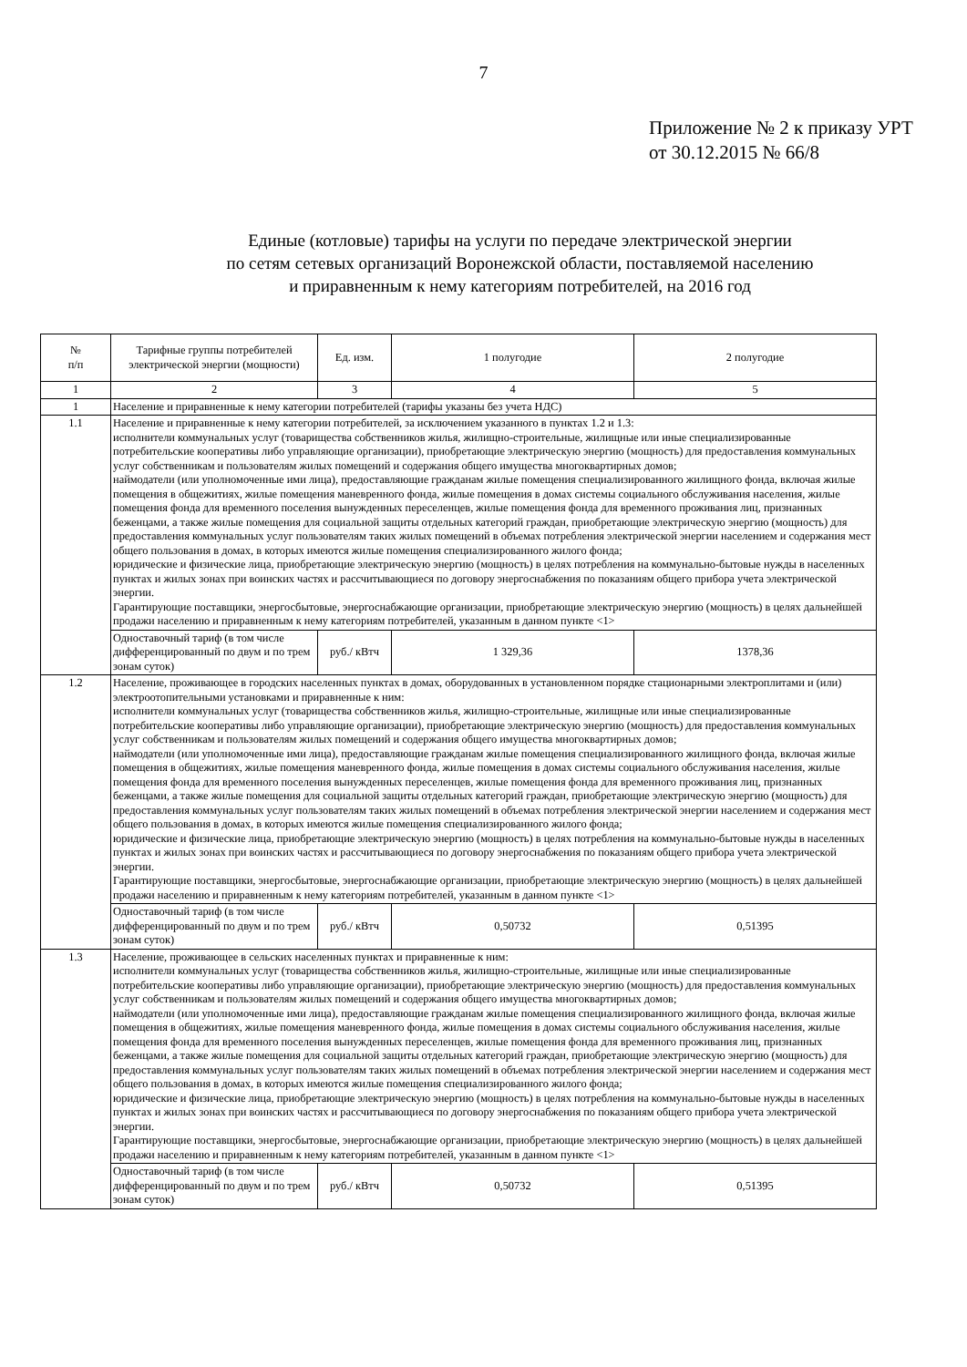7
Приложение № 2 к приказу УРТ
от 30.12.2015 № 66/8
Единые (котловые) тарифы на услуги по передаче электрической энергии
по сетям сетевых организаций Воронежской области, поставляемой населению
и приравненным к нему категориям потребителей, на 2016 год
| № п/п | Тарифные группы потребителей электрической энергии (мощности) | Ед. изм. | 1 полугодие | 2 полугодие |
| --- | --- | --- | --- | --- |
| 1 | 2 | 3 | 4 | 5 |
| 1 | Население и приравненные к нему категории потребителей (тарифы указаны без учета НДС) | | | |
| 1.1 | Население и приравненные к нему категории потребителей, за исключением указанного в пунктах 1.2 и 1.3: исполнители коммунальных услуг (товарищества собственников жилья, жилищно-строительные, жилищные или иные специализированные потребительские кооперативы либо управляющие организации), приобретающие электрическую энергию (мощность) для предоставления коммунальных услуг собственникам и пользователям жилых помещений и содержания общего имущества многоквартирных домов; наймодатели (или уполномоченные ими лица), предоставляющие гражданам жилые помещения специализированного жилищного фонда, включая жилые помещения в общежитиях, жилые помещения маневренного фонда, жилые помещения в домах системы социального обслуживания населения, жилые помещения фонда для временного поселения вынужденных переселенцев, жилые помещения фонда для временного проживания лиц, признанных беженцами, а также жилые помещения для социальной защиты отдельных категорий граждан, приобретающие электрическую энергию (мощность) для предоставления коммунальных услуг пользователям таких жилых помещений в объемах потребления электрической энергии населением и содержания мест общего пользования в домах, в которых имеются жилые помещения специализированного жилого фонда; юридические и физические лица, приобретающие электрическую энергию (мощность) в целях потребления на коммунально-бытовые нужды в населенных пунктах и жилых зонах при воинских частях и рассчитывающиеся по договору энергоснабжения по показаниям общего прибора учета электрической энергии. Гарантирующие поставщики, энергосбытовые, энергоснабжающие организации, приобретающие электрическую энергию (мощность) в целях дальнейшей продажи населению и приравненным к нему категориям потребителей, указанным в данном пункте <1> | | | |
| | Одноставочный тариф (в том числе дифференцированный по двум и по трем зонам суток) | руб./ кВтч | 1 329,36 | 1378,36 |
| 1.2 | Население, проживающее в городских населенных пунктах в домах, оборудованных в установленном порядке стационарными электроплитами и (или) электроотопительными установками и приравненные к ним: исполнители коммунальных услуг (товарищества собственников жилья, жилищно-строительные, жилищные или иные специализированные потребительские кооперативы либо управляющие организации), приобретающие электрическую энергию (мощность) для предоставления коммунальных услуг собственникам и пользователям жилых помещений и содержания общего имущества многоквартирных домов; наймодатели (или уполномоченные ими лица), предоставляющие гражданам жилые помещения специализированного жилищного фонда, включая жилые помещения в общежитиях, жилые помещения маневренного фонда, жилые помещения в домах системы социального обслуживания населения, жилые помещения фонда для временного поселения вынужденных переселенцев, жилые помещения фонда для временного проживания лиц, признанных беженцами, а также жилые помещения для социальной защиты отдельных категорий граждан, приобретающие электрическую энергию (мощность) для предоставления коммунальных услуг пользователям таких жилых помещений в объемах потребления электрической энергии населением и содержания мест общего пользования в домах, в которых имеются жилые помещения специализированного жилого фонда; юридические и физические лица, приобретающие электрическую энергию (мощность) в целях потребления на коммунально-бытовые нужды в населенных пунктах и жилых зонах при воинских частях и рассчитывающиеся по договору энергоснабжения по показаниям общего прибора учета электрической энергии. Гарантирующие поставщики, энергосбытовые, энергоснабжающие организации, приобретающие электрическую энергию (мощность) в целях дальнейшей продажи населению и приравненным к нему категориям потребителей, указанным в данном пункте <1> | | | |
| | Одноставочный тариф (в том числе дифференцированный по двум и по трем зонам суток) | руб./ кВтч | 0,50732 | 0,51395 |
| 1.3 | Население, проживающее в сельских населенных пунктах и приравненные к ним: исполнители коммунальных услуг (товарищества собственников жилья, жилищно-строительные, жилищные или иные специализированные потребительские кооперативы либо управляющие организации), приобретающие электрическую энергию (мощность) для предоставления коммунальных услуг собственникам и пользователям жилых помещений и содержания общего имущества многоквартирных домов; наймодатели (или уполномоченные ими лица), предоставляющие гражданам жилые помещения специализированного жилищного фонда, включая жилые помещения в общежитиях, жилые помещения маневренного фонда, жилые помещения в домах системы социального обслуживания населения, жилые помещения фонда для временного поселения вынужденных переселенцев, жилые помещения фонда для временного проживания лиц, признанных беженцами, а также жилые помещения для социальной защиты отдельных категорий граждан, приобретающие электрическую энергию (мощность) для предоставления коммунальных услуг пользователям таких жилых помещений в объемах потребления электрической энергии населением и содержания мест общего пользования в домах, в которых имеются жилые помещения специализированного жилого фонда; юридические и физические лица, приобретающие электрическую энергию (мощность) в целях потребления на коммунально-бытовые нужды в населенных пунктах и жилых зонах при воинских частях и рассчитывающиеся по договору энергоснабжения по показаниям общего прибора учета электрической энергии. Гарантирующие поставщики, энергосбытовые, энергоснабжающие организации, приобретающие электрическую энергию (мощность) в целях дальнейшей продажи населению и приравненным к нему категориям потребителей, указанным в данном пункте <1> | | | |
| | Одноставочный тариф (в том числе дифференцированный по двум и по трем зонам суток) | руб./ кВтч | 0,50732 | 0,51395 |